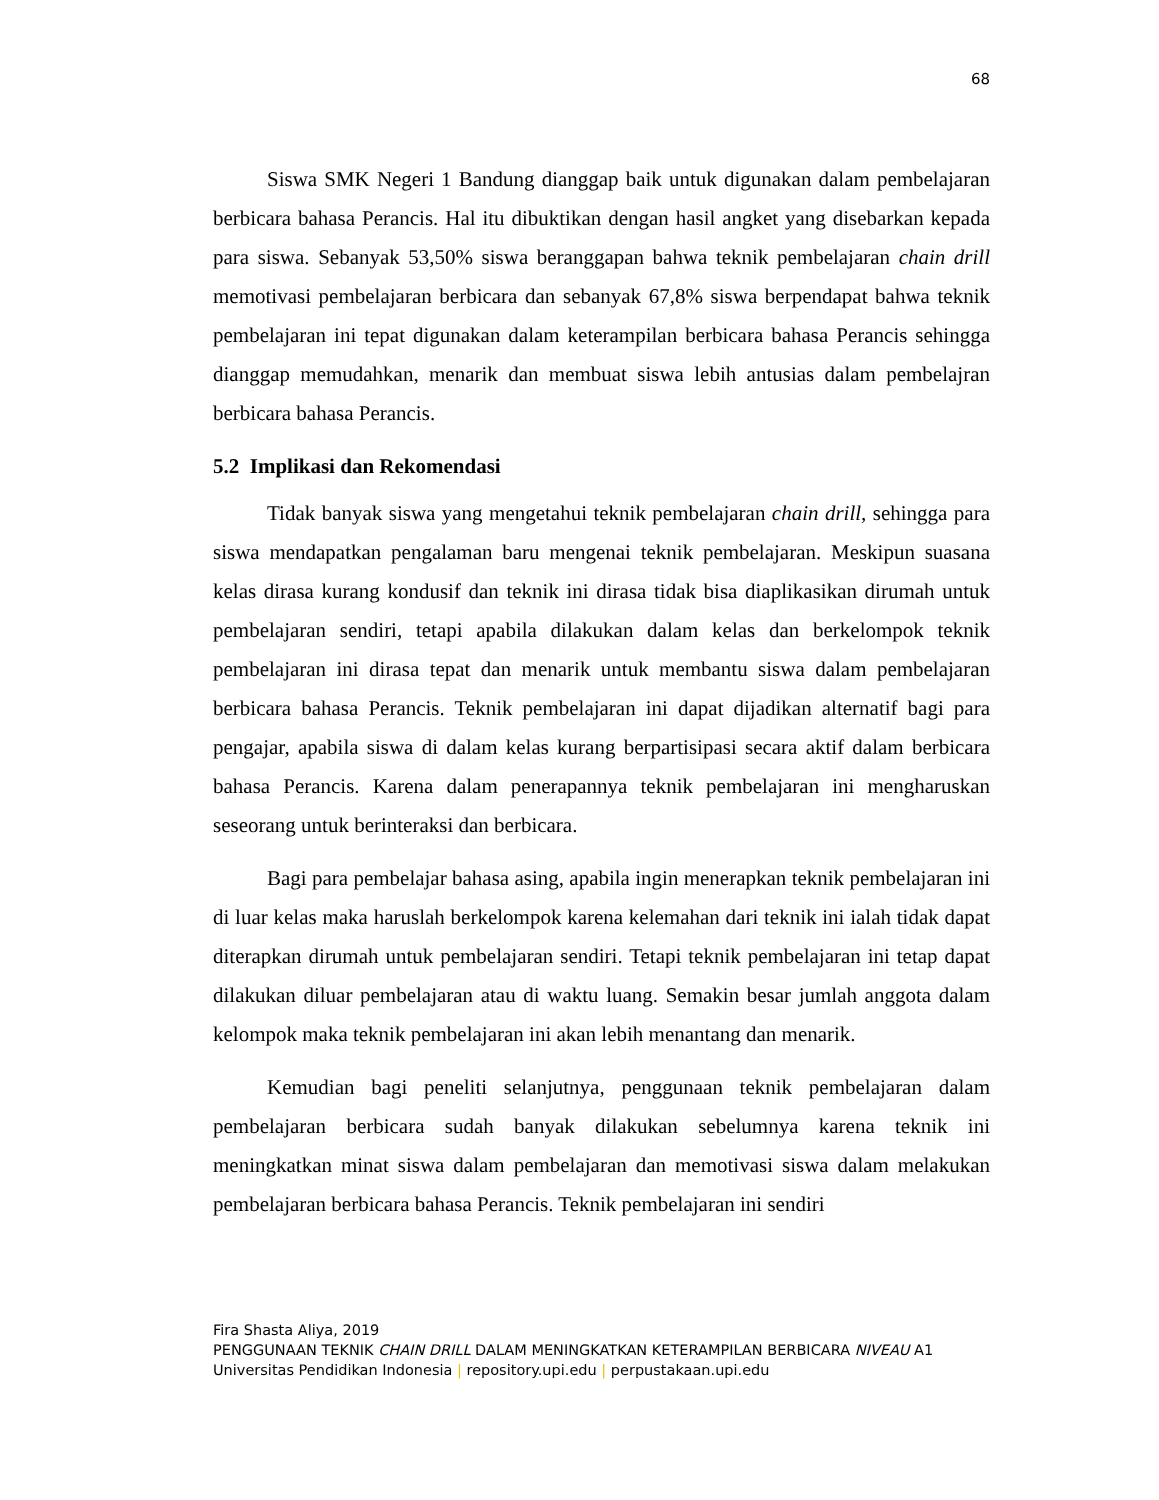68
Siswa SMK Negeri 1 Bandung dianggap baik untuk digunakan dalam pembelajaran berbicara bahasa Perancis. Hal itu dibuktikan dengan hasil angket yang disebarkan kepada para siswa. Sebanyak 53,50% siswa beranggapan bahwa teknik pembelajaran chain drill memotivasi pembelajaran berbicara dan sebanyak 67,8% siswa berpendapat bahwa teknik pembelajaran ini tepat digunakan dalam keterampilan berbicara bahasa Perancis sehingga dianggap memudahkan, menarik dan membuat siswa lebih antusias dalam pembelajran berbicara bahasa Perancis.
5.2 Implikasi dan Rekomendasi
Tidak banyak siswa yang mengetahui teknik pembelajaran chain drill, sehingga para siswa mendapatkan pengalaman baru mengenai teknik pembelajaran. Meskipun suasana kelas dirasa kurang kondusif dan teknik ini dirasa tidak bisa diaplikasikan dirumah untuk pembelajaran sendiri, tetapi apabila dilakukan dalam kelas dan berkelompok teknik pembelajaran ini dirasa tepat dan menarik untuk membantu siswa dalam pembelajaran berbicara bahasa Perancis. Teknik pembelajaran ini dapat dijadikan alternatif bagi para pengajar, apabila siswa di dalam kelas kurang berpartisipasi secara aktif dalam berbicara bahasa Perancis. Karena dalam penerapannya teknik pembelajaran ini mengharuskan seseorang untuk berinteraksi dan berbicara.
Bagi para pembelajar bahasa asing, apabila ingin menerapkan teknik pembelajaran ini di luar kelas maka haruslah berkelompok karena kelemahan dari teknik ini ialah tidak dapat diterapkan dirumah untuk pembelajaran sendiri. Tetapi teknik pembelajaran ini tetap dapat dilakukan diluar pembelajaran atau di waktu luang. Semakin besar jumlah anggota dalam kelompok maka teknik pembelajaran ini akan lebih menantang dan menarik.
Kemudian bagi peneliti selanjutnya, penggunaan teknik pembelajaran dalam pembelajaran berbicara sudah banyak dilakukan sebelumnya karena teknik ini meningkatkan minat siswa dalam pembelajaran dan memotivasi siswa dalam melakukan pembelajaran berbicara bahasa Perancis. Teknik pembelajaran ini sendiri
Fira Shasta Aliya, 2019
PENGGUNAAN TEKNIK CHAIN DRILL DALAM MENINGKATKAN KETERAMPILAN BERBICARA NIVEAU A1
Universitas Pendidikan Indonesia | repository.upi.edu | perpustakaan.upi.edu